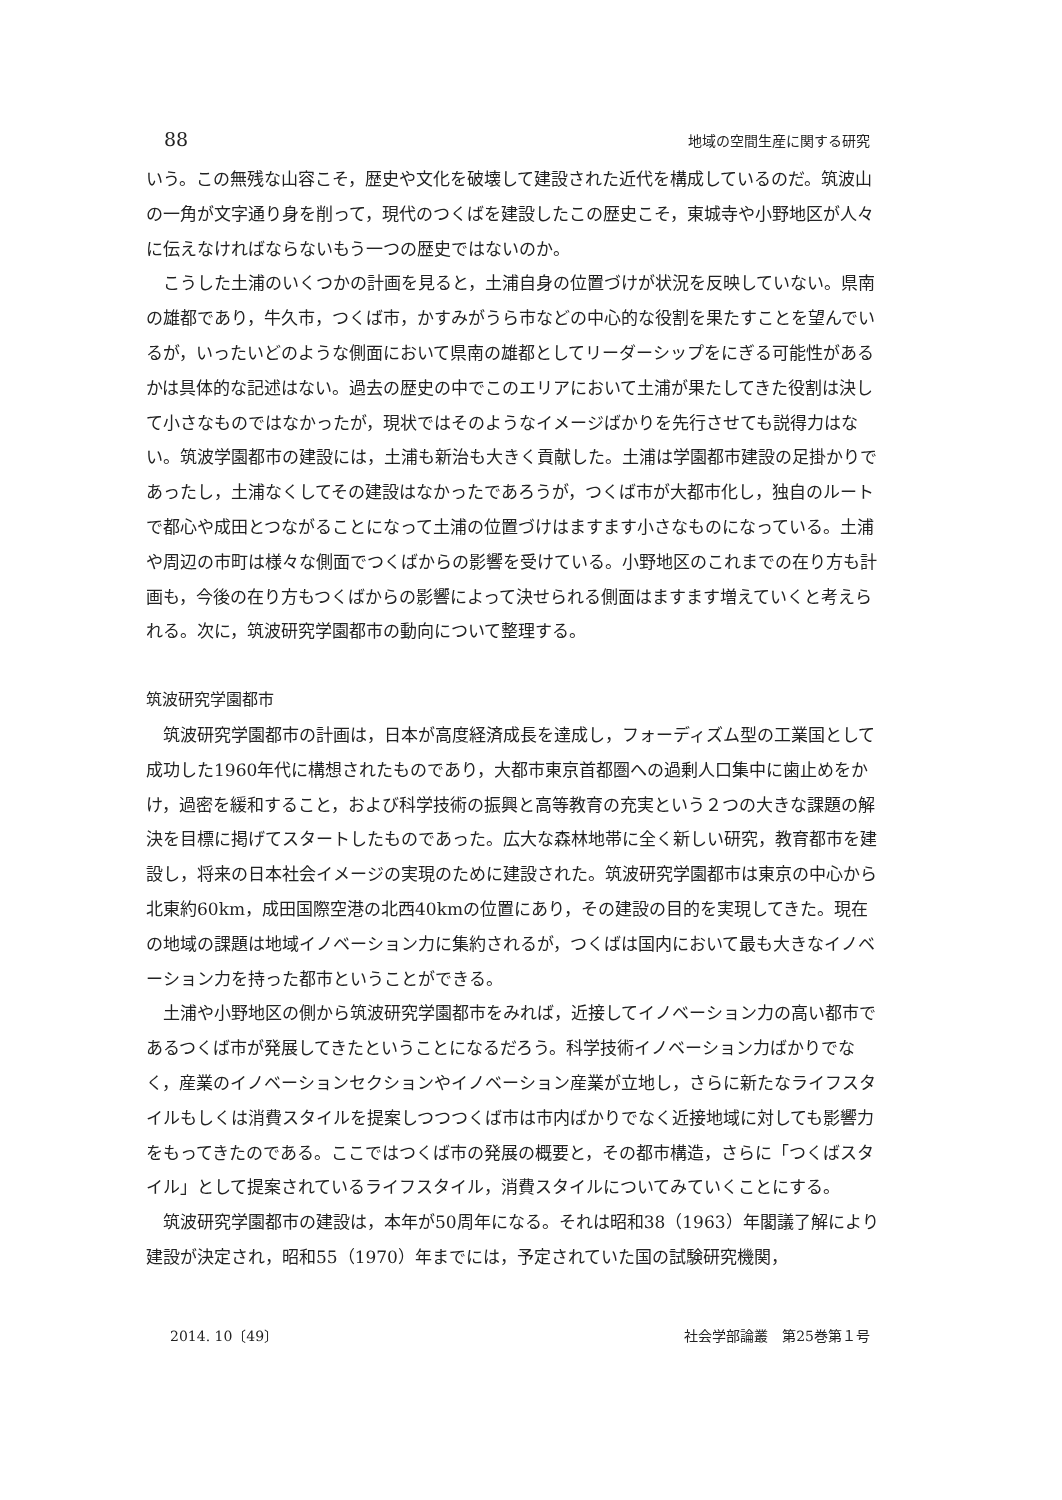88 地域の空間生産に関する研究
いう。この無残な山容こそ，歴史や文化を破壊して建設された近代を構成しているのだ。筑波山の一角が文字通り身を削って，現代のつくばを建設したこの歴史こそ，東城寺や小野地区が人々に伝えなければならないもう一つの歴史ではないのか。
こうした土浦のいくつかの計画を見ると，土浦自身の位置づけが状況を反映していない。県南の雄都であり，牛久市，つくば市，かすみがうら市などの中心的な役割を果たすことを望んでいるが，いったいどのような側面において県南の雄都としてリーダーシップをにぎる可能性があるかは具体的な記述はない。過去の歴史の中でこのエリアにおいて土浦が果たしてきた役割は決して小さなものではなかったが，現状ではそのようなイメージばかりを先行させても説得力はない。筑波学園都市の建設には，土浦も新治も大きく貢献した。土浦は学園都市建設の足掛かりであったし，土浦なくしてその建設はなかったであろうが，つくば市が大都市化し，独自のルートで都心や成田とつながることになって土浦の位置づけはますます小さなものになっている。土浦や周辺の市町は様々な側面でつくばからの影響を受けている。小野地区のこれまでの在り方も計画も，今後の在り方もつくばからの影響によって決せられる側面はますます増えていくと考えられる。次に，筑波研究学園都市の動向について整理する。
筑波研究学園都市
筑波研究学園都市の計画は，日本が高度経済成長を達成し，フォーディズム型の工業国として成功した1960年代に構想されたものであり，大都市東京首都圏への過剰人口集中に歯止めをかけ，過密を緩和すること，および科学技術の振興と高等教育の充実という２つの大きな課題の解決を目標に掲げてスタートしたものであった。広大な森林地帯に全く新しい研究，教育都市を建設し，将来の日本社会イメージの実現のために建設された。筑波研究学園都市は東京の中心から北東約60km，成田国際空港の北西40kmの位置にあり，その建設の目的を実現してきた。現在の地域の課題は地域イノベーション力に集約されるが，つくばは国内において最も大きなイノベーション力を持った都市ということができる。
土浦や小野地区の側から筑波研究学園都市をみれば，近接してイノベーション力の高い都市であるつくば市が発展してきたということになるだろう。科学技術イノベーション力ばかりでなく，産業のイノベーションセクションやイノベーション産業が立地し，さらに新たなライフスタイルもしくは消費スタイルを提案しつつつくば市は市内ばかりでなく近接地域に対しても影響力をもってきたのである。ここではつくば市の発展の概要と，その都市構造，さらに「つくばスタイル」として提案されているライフスタイル，消費スタイルについてみていくことにする。
筑波研究学園都市の建設は，本年が50周年になる。それは昭和38（1963）年閣議了解により建設が決定され，昭和55（1970）年までには，予定されていた国の試験研究機関，
2014. 10〔49〕 社会学部論叢　第25巻第１号